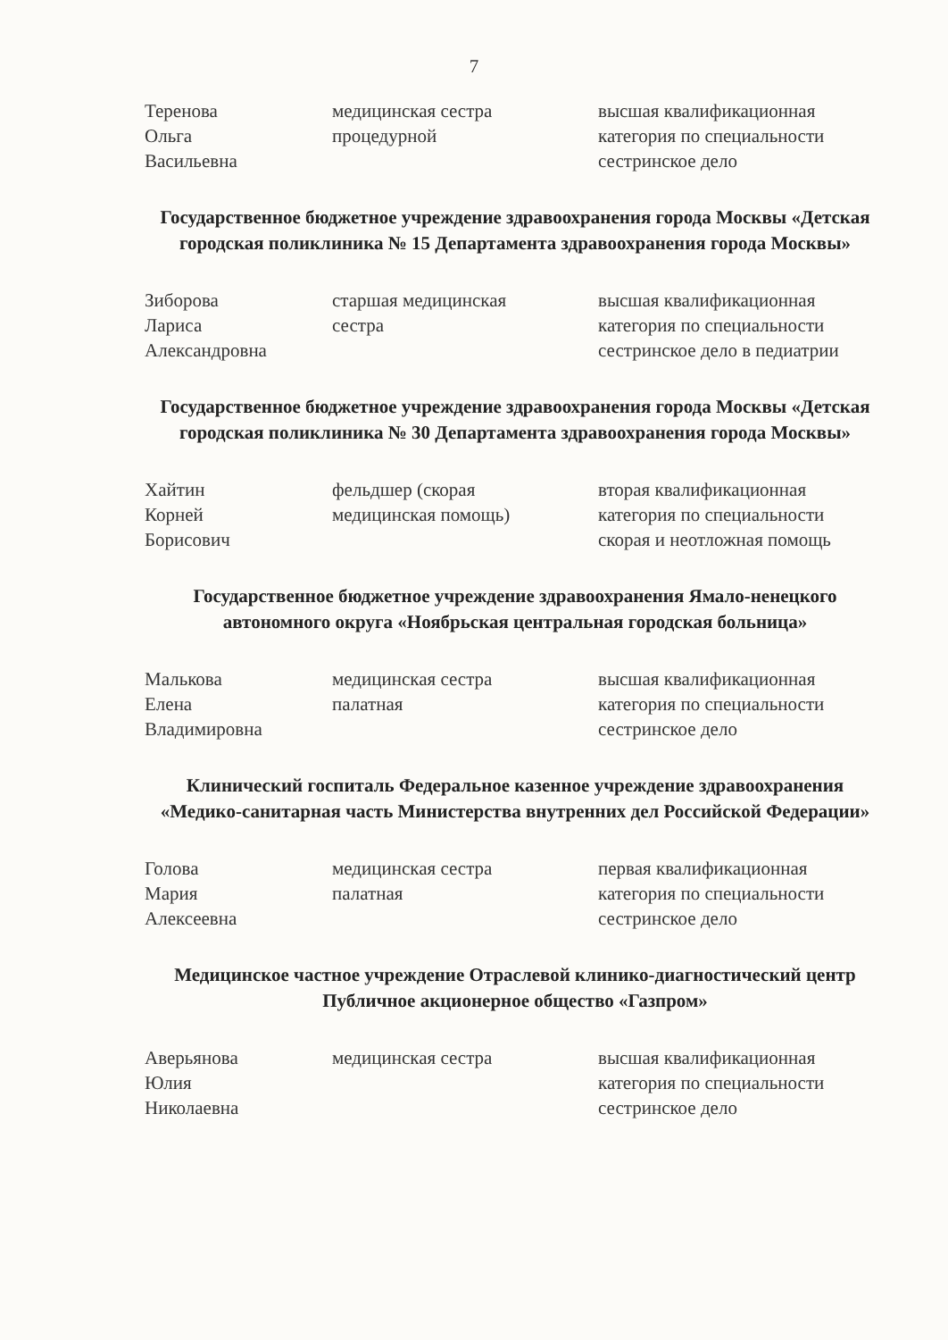7
Теренова
Ольга
Васильевна
медицинская сестра
процедурной
высшая квалификационная
категория по специальности
сестринское дело
Государственное бюджетное учреждение здравоохранения города Москвы «Детская городская поликлиника № 15 Департамента здравоохранения города Москвы»
Зиборова
Лариса
Александровна
старшая медицинская
сестра
высшая квалификационная
категория по специальности
сестринское дело в педиатрии
Государственное бюджетное учреждение здравоохранения города Москвы «Детская городская поликлиника № 30 Департамента здравоохранения города Москвы»
Хайтин
Корней
Борисович
фельдшер (скорая
медицинская помощь)
вторая квалификационная
категория по специальности
скорая и неотложная помощь
Государственное бюджетное учреждение здравоохранения Ямало-ненецкого автономного округа «Ноябрьская центральная городская больница»
Малькова
Елена
Владимировна
медицинская сестра
палатная
высшая квалификационная
категория по специальности
сестринское дело
Клинический госпиталь Федеральное казенное учреждение здравоохранения «Медико-санитарная часть Министерства внутренних дел Российской Федерации»
Голова
Мария
Алексеевна
медицинская сестра
палатная
первая квалификационная
категория по специальности
сестринское дело
Медицинское частное учреждение Отраслевой клинико-диагностический центр Публичное акционерное общество «Газпром»
Аверьянова
Юлия
Николаевна
медицинская сестра высшая квалификационная
категория по специальности
сестринское дело